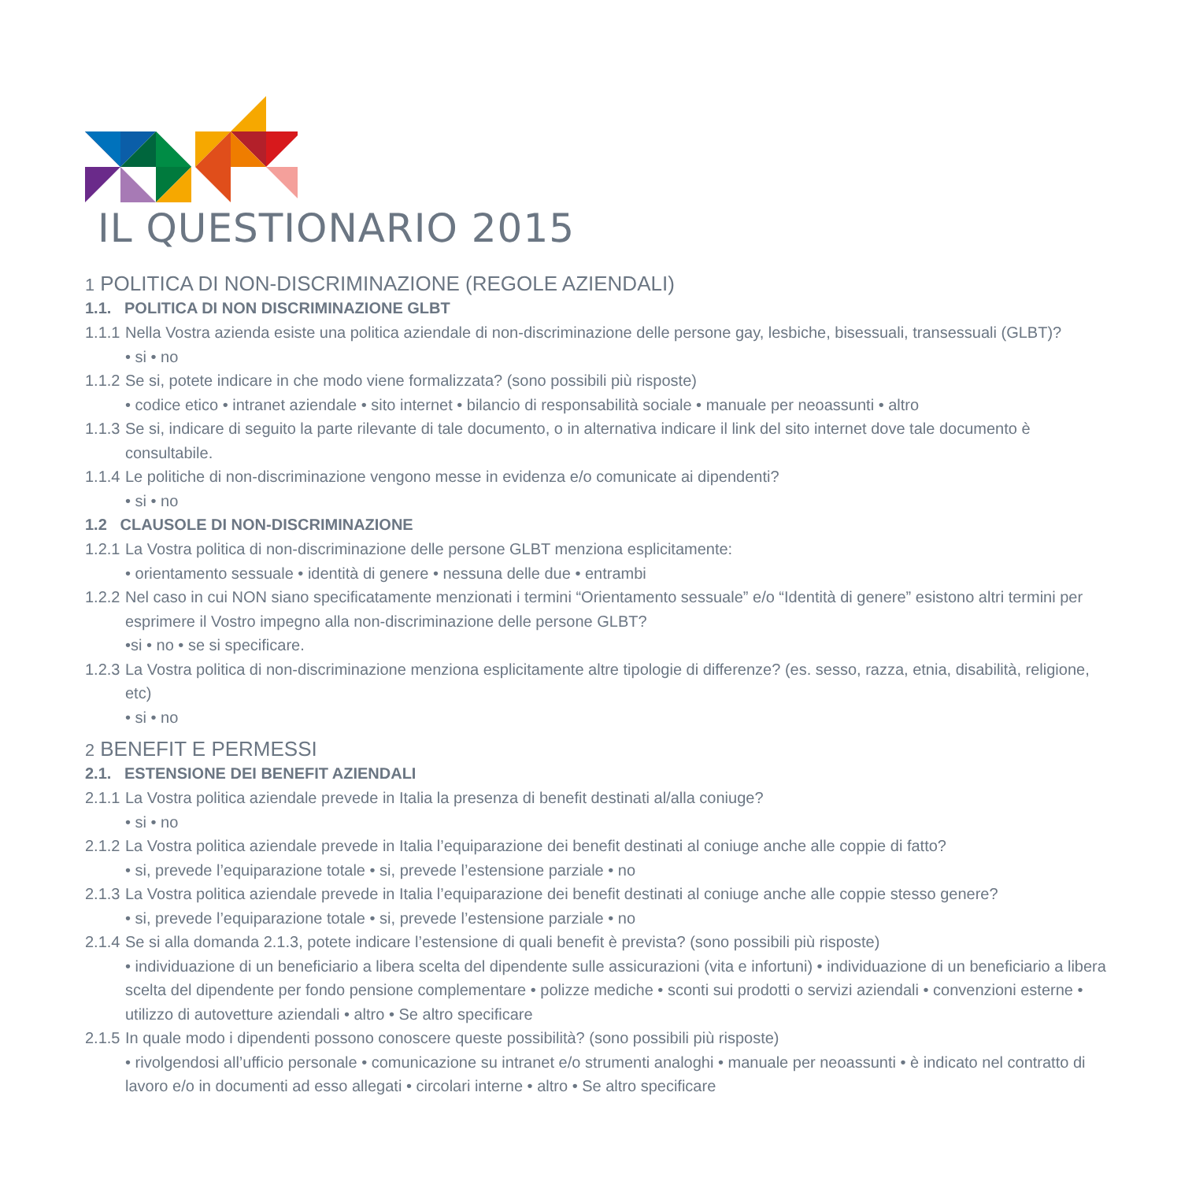IL QUESTIONARIO 2015
1 POLITICA DI NON-DISCRIMINAZIONE (REGOLE AZIENDALI)
1.1. POLITICA DI NON DISCRIMINAZIONE GLBT
1.1.1 Nella Vostra azienda esiste una politica aziendale di non-discriminazione delle persone gay, lesbiche, bisessuali, transessuali (GLBT)?
• si • no
1.1.2 Se si, potete indicare in che modo viene formalizzata? (sono possibili più risposte)
• codice etico • intranet aziendale • sito internet • bilancio di responsabilità sociale • manuale per neoassunti • altro
1.1.3 Se si, indicare di seguito la parte rilevante di tale documento, o in alternativa indicare il link del sito internet dove tale documento è consultabile.
1.1.4 Le politiche di non-discriminazione vengono messe in evidenza e/o comunicate ai dipendenti?
• si • no
1.2 CLAUSOLE DI NON-DISCRIMINAZIONE
1.2.1 La Vostra politica di non-discriminazione delle persone GLBT menziona esplicitamente:
• orientamento sessuale • identità di genere • nessuna delle due • entrambi
1.2.2 Nel caso in cui NON siano specificatamente menzionati i termini “Orientamento sessuale” e/o “Identità di genere” esistono altri termini per esprimere il Vostro impegno alla non-discriminazione delle persone GLBT?
•si • no • se si specificare.
1.2.3 La Vostra politica di non-discriminazione menziona esplicitamente altre tipologie di differenze? (es. sesso, razza, etnia, disabilità, religione, etc)
• si • no
2 BENEFIT E PERMESSI
2.1. ESTENSIONE DEI BENEFIT AZIENDALI
2.1.1 La Vostra politica aziendale prevede in Italia la presenza di benefit destinati al/alla coniuge?
• si • no
2.1.2 La Vostra politica aziendale prevede in Italia l’equiparazione dei benefit destinati al coniuge anche alle coppie di fatto?
• si, prevede l’equiparazione totale • si, prevede l’estensione parziale • no
2.1.3 La Vostra politica aziendale prevede in Italia l’equiparazione dei benefit destinati al coniuge anche alle coppie stesso genere?
• si, prevede l’equiparazione totale • si, prevede l’estensione parziale • no
2.1.4 Se si alla domanda 2.1.3, potete indicare l’estensione di quali benefit è prevista? (sono possibili più risposte)
• individuazione di un beneficiario a libera scelta del dipendente sulle assicurazioni (vita e infortuni) • individuazione di un beneficiario a libera scelta del dipendente per fondo pensione complementare • polizze mediche • sconti sui prodotti o servizi aziendali • convenzioni esterne • utilizzo di autovetture aziendali • altro • Se altro specificare
2.1.5 In quale modo i dipendenti possono conoscere queste possibilità? (sono possibili più risposte)
• rivolgendosi all’ufficio personale • comunicazione su intranet e/o strumenti analoghi • manuale per neoassunti • è indicato nel contratto di lavoro e/o in documenti ad esso allegati • circolari interne • altro • Se altro specificare